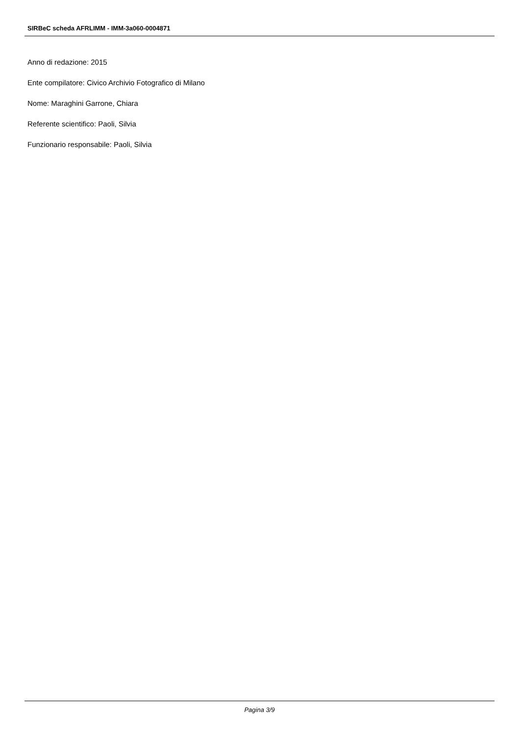SIRBeC scheda AFRLIMM - IMM-3a060-0004871
Anno di redazione: 2015
Ente compilatore: Civico Archivio Fotografico di Milano
Nome: Maraghini Garrone, Chiara
Referente scientifico: Paoli, Silvia
Funzionario responsabile: Paoli, Silvia
Pagina 3/9